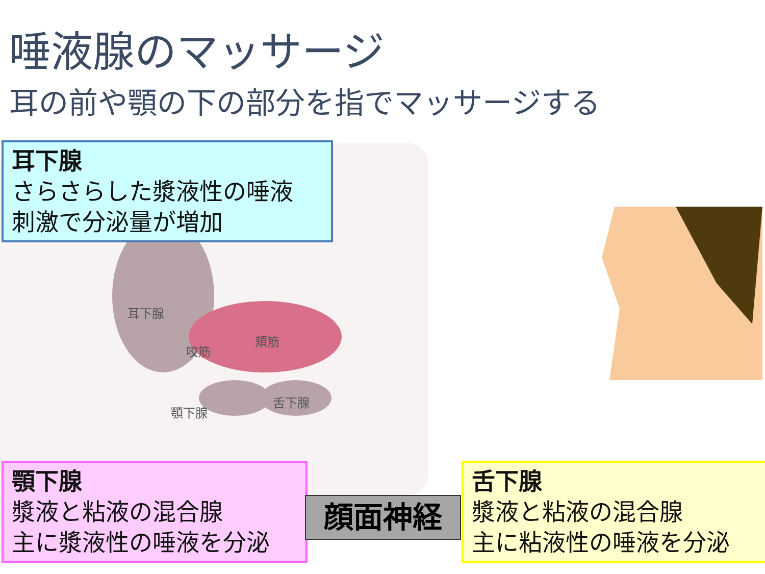唾液腺のマッサージ
耳の前や顎の下の部分を指でマッサージする
耳下腺
咬筋
頬筋
顎下腺
舌下腺
耳下腺
さらさらした漿液性の唾液
刺激で分泌量が増加
顎下腺
漿液と粘液の混合腺
主に漿液性の唾液を分泌
舌下腺
漿液と粘液の混合腺
主に粘液性の唾液を分泌
顔面神経